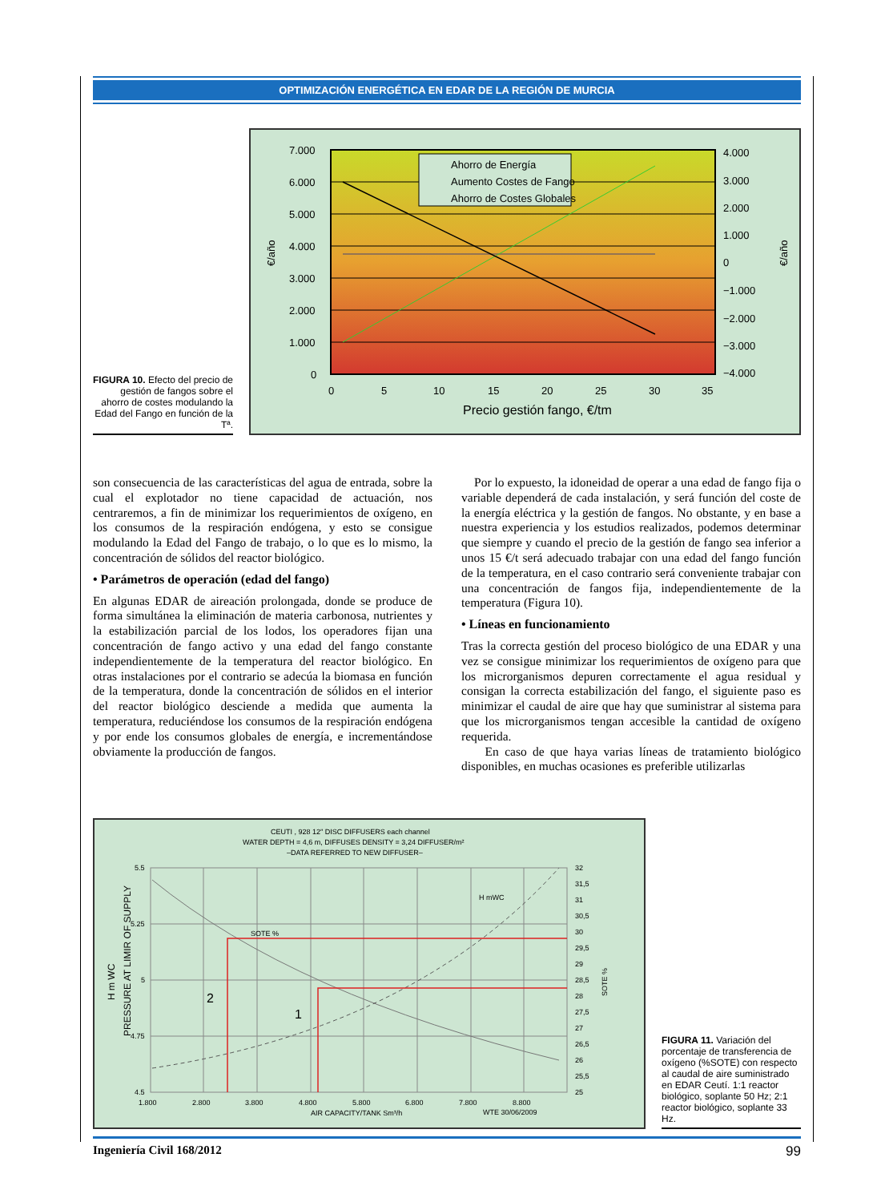OPTIMIZACIÓN ENERGÉTICA EN EDAR DE LA REGIÓN DE MURCIA
FIGURA 10. Efecto del precio de gestión de fangos sobre el ahorro de costes modulando la Edad del Fango en función de la Tª.
Ahorro de Energía
Aumento Costes de Fango
Ahorro de Costes Globales
7.000
6.000
5.000
4.000
3.000
2.000
1.000
0
4.000
3.000
2.000
1.000
0
−1.000
−2.000
−3.000
−4.000
0
5
10
15
20
25
30
35
Precio gestión fango, €/tm
€/año
€/año
son consecuencia de las características del agua de entrada, sobre la cual el explotador no tiene capacidad de actuación, nos centraremos, a fin de minimizar los requerimientos de oxígeno, en los consumos de la respiración endógena, y esto se consigue modulando la Edad del Fango de trabajo, o lo que es lo mismo, la concentración de sólidos del reactor biológico.
• Parámetros de operación (edad del fango)
En algunas EDAR de aireación prolongada, donde se produce de forma simultánea la eliminación de materia carbonosa, nutrientes y la estabilización parcial de los lodos, los operadores fijan una concentración de fango activo y una edad del fango constante independientemente de la temperatura del reactor biológico. En otras instalaciones por el contrario se adecúa la biomasa en función de la temperatura, donde la concentración de sólidos en el interior del reactor biológico desciende a medida que aumenta la temperatura, reduciéndose los consumos de la respiración endógena y por ende los consumos globales de energía, e incrementándose obviamente la producción de fangos.
Por lo expuesto, la idoneidad de operar a una edad de fango fija o variable dependerá de cada instalación, y será función del coste de la energía eléctrica y la gestión de fangos. No obstante, y en base a nuestra experiencia y los estudios realizados, podemos determinar que siempre y cuando el precio de la gestión de fango sea inferior a unos 15 €/t será adecuado trabajar con una edad del fango función de la temperatura, en el caso contrario será conveniente trabajar con una concentración de fangos fija, independientemente de la temperatura (Figura 10).
• Líneas en funcionamiento
Tras la correcta gestión del proceso biológico de una EDAR y una vez se consigue minimizar los requerimientos de oxígeno para que los microrganismos depuren correctamente el agua residual y consigan la correcta estabilización del fango, el siguiente paso es minimizar el caudal de aire que hay que suministrar al sistema para que los microrganismos tengan accesible la cantidad de oxígeno requerida.
En caso de que haya varias líneas de tratamiento biológico disponibles, en muchas ocasiones es preferible utilizarlas
CEUTI , 928 12″ DISC DIFFUSERS each channel
WATER DEPTH = 4,6 m, DIFFUSES DENSITY = 3,24 DIFFUSER/m²
–DATA REFERRED TO NEW DIFFUSER–
SOTE %
H mWC
2
1
5.5
5.25
5
4.75
4.5
32
31,5
31
30,5
30
29,5
29
28,5
28
27,5
27
26,5
26
25,5
25
1.800
2.800
3.800
4.800
5.800
6.800
7.800
8.800
AIR CAPACITY/TANK Sm³/h
WTE 30/06/2009
PRESSURE AT LIMIR OF SUPPLY
H m WC
SOTE %
FIGURA 11. Variación del porcentaje de transferencia de oxígeno (%SOTE) con respecto al caudal de aire suministrado en EDAR Ceutí. 1:1 reactor biológico, soplante 50 Hz; 2:1 reactor biológico, soplante 33 Hz.
Ingeniería Civil 168/2012 99